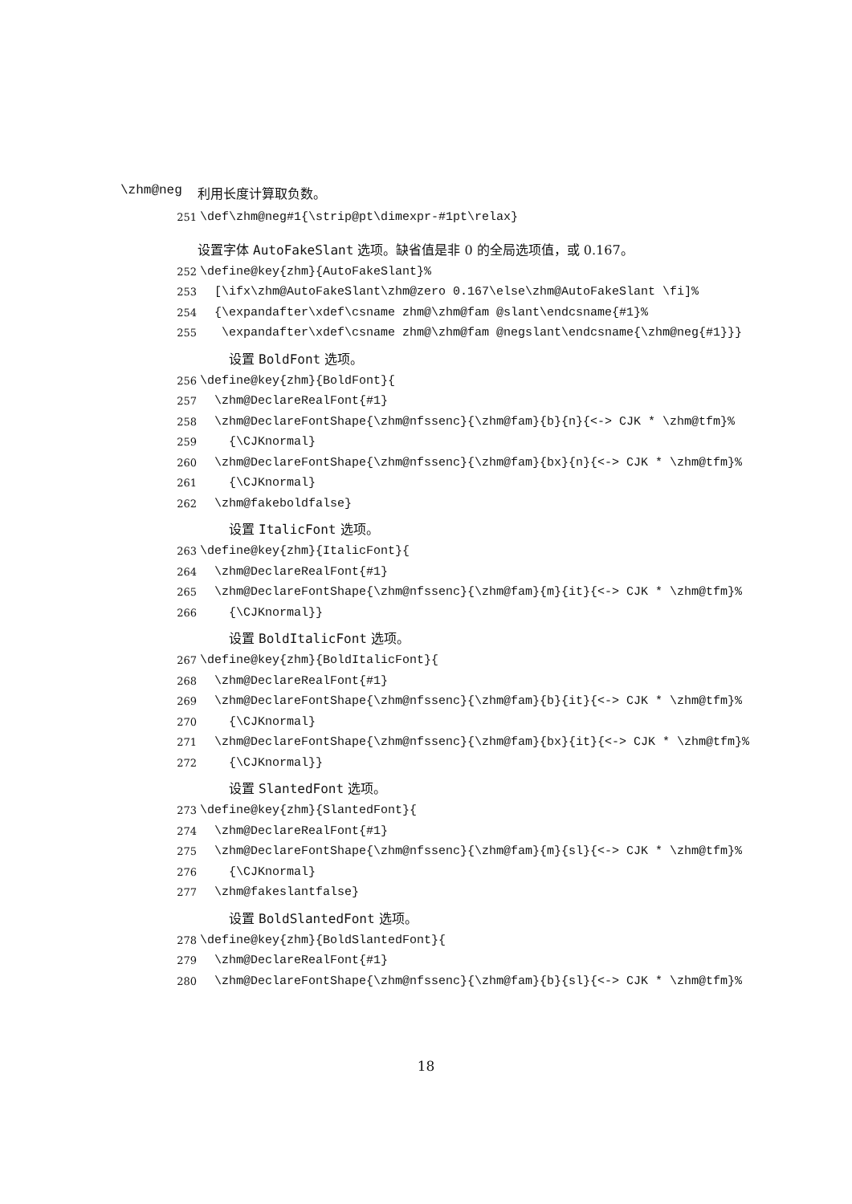\zhm@neg 利用长度计算取负数。
251 \def\zhm@neg#1{\strip@pt\dimexpr-#1pt\relax}
设置字体 AutoFakeSlant 选项。缺省值是非 0 的全局选项值，或 0.167。
252 \define@key{zhm}{AutoFakeSlant}%
253 [\ifx\zhm@AutoFakeSlant\zhm@zero 0.167\else\zhm@AutoFakeSlant \fi]%
254 {\expandafter\xdef\csname zhm@\zhm@fam @slant\endcsname{#1}%
255 \expandafter\xdef\csname zhm@\zhm@fam @negslant\endcsname{\zhm@neg{#1}}}
设置 BoldFont 选项。
256 \define@key{zhm}{BoldFont}{
257 \zhm@DeclareRealFont{#1}
258 \zhm@DeclareFontShape{\zhm@nfssenc}{\zhm@fam}{b}{n}{<-> CJK * \zhm@tfm}%
259 {\CJKnormal}
260 \zhm@DeclareFontShape{\zhm@nfssenc}{\zhm@fam}{bx}{n}{<-> CJK * \zhm@tfm}%
261 {\CJKnormal}
262 \zhm@fakeboldfalse}
设置 ItalicFont 选项。
263 \define@key{zhm}{ItalicFont}{
264 \zhm@DeclareRealFont{#1}
265 \zhm@DeclareFontShape{\zhm@nfssenc}{\zhm@fam}{m}{it}{<-> CJK * \zhm@tfm}%
266 {\CJKnormal}}
设置 BoldItalicFont 选项。
267 \define@key{zhm}{BoldItalicFont}{
268 \zhm@DeclareRealFont{#1}
269 \zhm@DeclareFontShape{\zhm@nfssenc}{\zhm@fam}{b}{it}{<-> CJK * \zhm@tfm}%
270 {\CJKnormal}
271 \zhm@DeclareFontShape{\zhm@nfssenc}{\zhm@fam}{bx}{it}{<-> CJK * \zhm@tfm}%
272 {\CJKnormal}}
设置 SlantedFont 选项。
273 \define@key{zhm}{SlantedFont}{
274 \zhm@DeclareRealFont{#1}
275 \zhm@DeclareFontShape{\zhm@nfssenc}{\zhm@fam}{m}{sl}{<-> CJK * \zhm@tfm}%
276 {\CJKnormal}
277 \zhm@fakeslantfalse}
设置 BoldSlantedFont 选项。
278 \define@key{zhm}{BoldSlantedFont}{
279 \zhm@DeclareRealFont{#1}
280 \zhm@DeclareFontShape{\zhm@nfssenc}{\zhm@fam}{b}{sl}{<-> CJK * \zhm@tfm}%
18